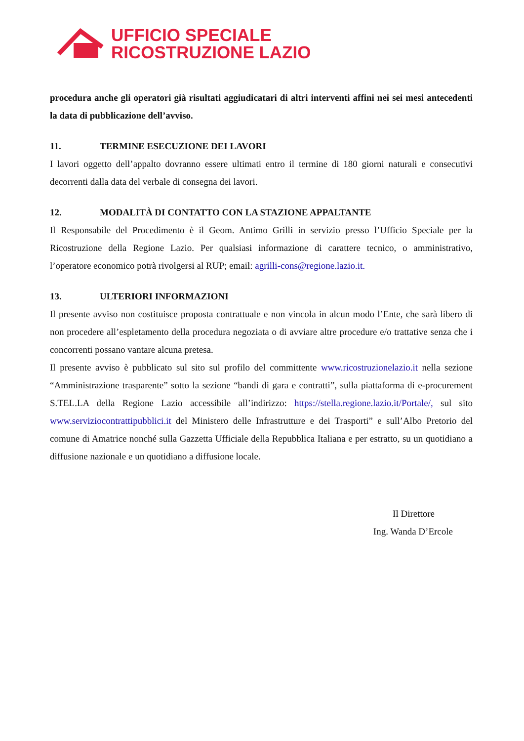UFFICIO SPECIALE
RICOSTRUZIONE LAZIO
procedura anche gli operatori già risultati aggiudicatari di altri interventi affini nei sei mesi antecedenti la data di pubblicazione dell’avviso.
11. TERMINE ESECUZIONE DEI LAVORI
I lavori oggetto dell’appalto dovranno essere ultimati entro il termine di 180 giorni naturali e consecutivi decorrenti dalla data del verbale di consegna dei lavori.
12. MODALITÀ DI CONTATTO CON LA STAZIONE APPALTANTE
Il Responsabile del Procedimento è il Geom. Antimo Grilli in servizio presso l’Ufficio Speciale per la Ricostruzione della Regione Lazio. Per qualsiasi informazione di carattere tecnico, o amministrativo, l’operatore economico potrà rivolgersi al RUP; email: agrilli-cons@regione.lazio.it.
13. ULTERIORI INFORMAZIONI
Il presente avviso non costituisce proposta contrattuale e non vincola in alcun modo l’Ente, che sarà libero di non procedere all’espletamento della procedura negoziata o di avviare altre procedure e/o trattative senza che i concorrenti possano vantare alcuna pretesa.
Il presente avviso è pubblicato sul sito sul profilo del committente www.ricostruzionelazio.it nella sezione “Amministrazione trasparente” sotto la sezione “bandi di gara e contratti”, sulla piattaforma di e-procurement S.TEL.LA della Regione Lazio accessibile all’indirizzo: https://stella.regione.lazio.it/Portale/, sul sito www.serviziocontrattipubblici.it del Ministero delle Infrastrutture e dei Trasporti” e sull’Albo Pretorio del comune di Amatrice nonché sulla Gazzetta Ufficiale della Repubblica Italiana e per estratto, su un quotidiano a diffusione nazionale e un quotidiano a diffusione locale.
Il Direttore
Ing. Wanda D’Ercole